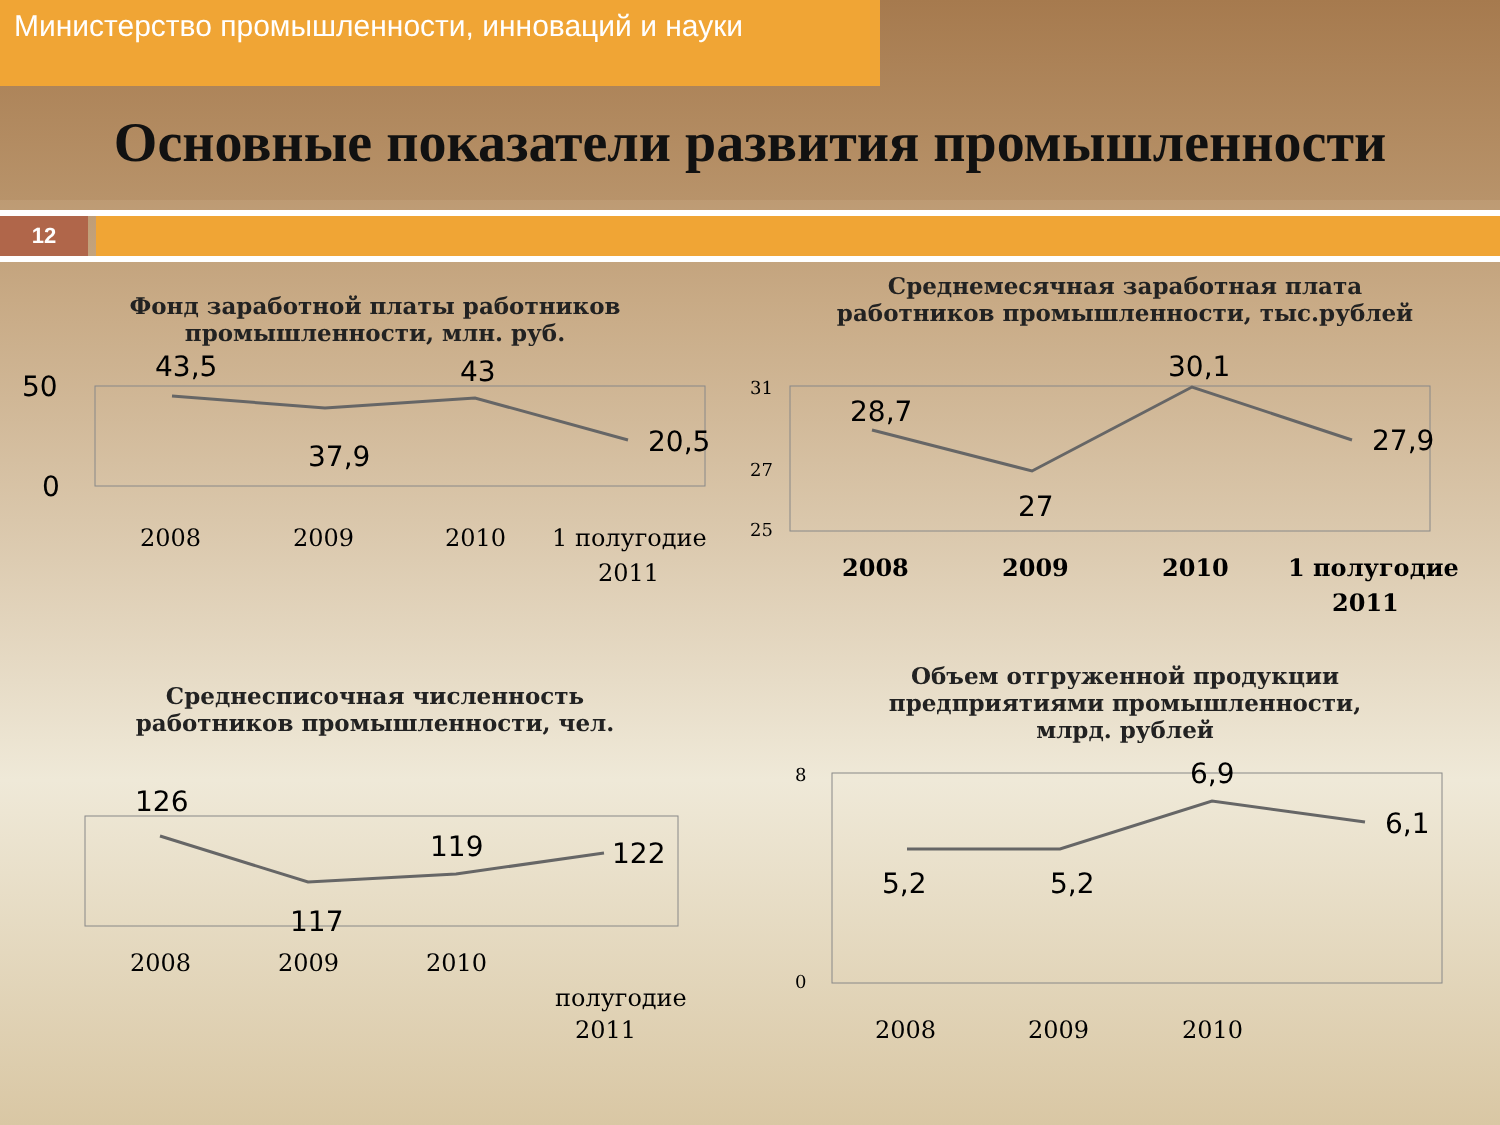Министерство промышленности, инноваций и науки
Основные показатели развития промышленности
12
Фонд заработной платы работников
промышленности, млн. руб.
50
0
43,5
37,9
43
20,5
2008
2009
2010
1 полугодие
2011
Среднемесячная заработная плата
работников промышленности, тыс.рублей
31
27
25
28,7
27
30,1
27,9
2008
2009
2010
1 полугодие
2011
Среднесписочная численность
работников промышленности, чел.
126
117
119
122
2008
2009
2010
полугодие
2011
Объем отгруженной продукции
предприятиями промышленности,
млрд. рублей
8
0
5,2
5,2
6,9
6,1
2008
2009
2010